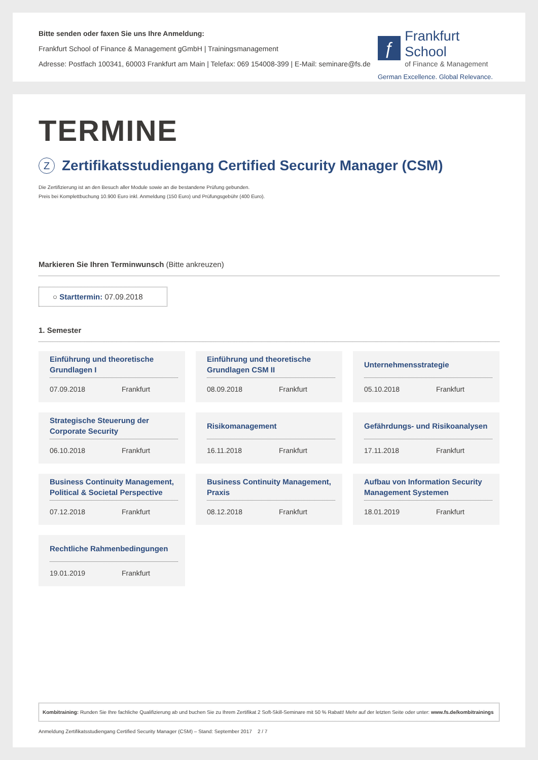Bitte senden oder faxen Sie uns Ihre Anmeldung:
Frankfurt School of Finance & Management gGmbH | Trainingsmanagement
Adresse: Postfach 100341, 60003 Frankfurt am Main | Telefax: 069 154008-399 | E-Mail: seminare@fs.de
ƒ
Frankfurt School
of Finance & Management
German Excellence. Global Relevance.
TERMINE
Z Zertifikatsstudiengang Certified Security Manager (CSM)
Die Zertifizierung ist an den Besuch aller Module sowie an die bestandene Prüfung gebunden.
Preis bei Komplettbuchung 10.900 Euro inkl. Anmeldung (150 Euro) und Prüfungsgebühr (400 Euro).
Markieren Sie Ihren Terminwunsch (Bitte ankreuzen)
○ Starttermin: 07.09.2018
1. Semester
Einführung und theoretische Grundlagen I
07.09.2018 Frankfurt
Einführung und theoretische Grundlagen CSM II
08.09.2018 Frankfurt
Unternehmensstrategie
05.10.2018 Frankfurt
Strategische Steuerung der Corporate Security
06.10.2018 Frankfurt
Risikomanagement
16.11.2018 Frankfurt
Gefährdungs- und Risikoanalysen
17.11.2018 Frankfurt
Business Continuity Management, Political & Societal Perspective
07.12.2018 Frankfurt
Business Continuity Management, Praxis
08.12.2018 Frankfurt
Aufbau von Information Security Management Systemen
18.01.2019 Frankfurt
Rechtliche Rahmenbedingungen
19.01.2019 Frankfurt
Kombitraining: Runden Sie Ihre fachliche Qualifizierung ab und buchen Sie zu Ihrem Zertifikat 2 Soft-Skill-Seminare mit 50 % Rabatt! Mehr auf der letzten Seite oder unter: www.fs.de/kombitrainings
Anmeldung Zertifikatsstudiengang Certified Security Manager (CSM) – Stand: September 2017 2 / 7